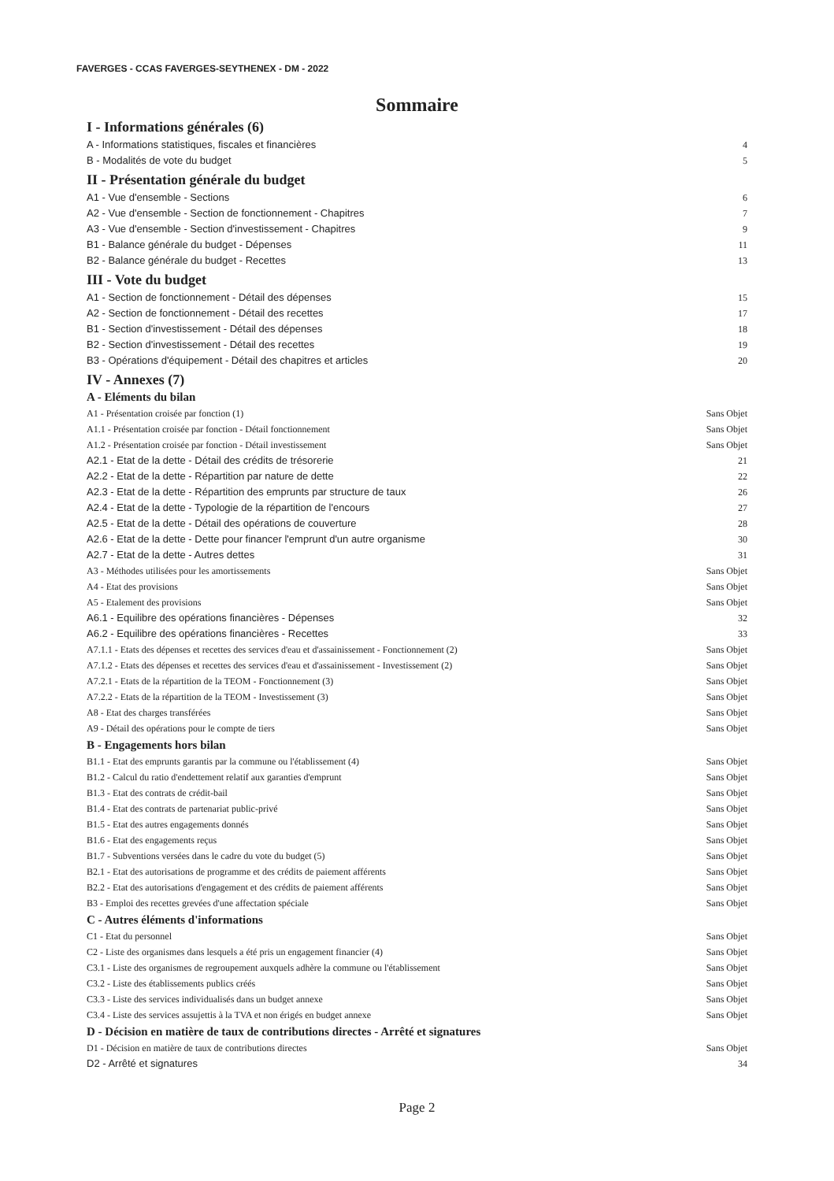FAVERGES - CCAS FAVERGES-SEYTHENEX - DM - 2022
Sommaire
I - Informations générales (6)
A - Informations statistiques, fiscales et financières 4
B - Modalités de vote du budget 5
II - Présentation générale du budget
A1 - Vue d'ensemble - Sections 6
A2 - Vue d'ensemble - Section de fonctionnement - Chapitres 7
A3 - Vue d'ensemble - Section d'investissement - Chapitres 9
B1 - Balance générale du budget - Dépenses 11
B2 - Balance générale du budget - Recettes 13
III - Vote du budget
A1 - Section de fonctionnement - Détail des dépenses 15
A2 - Section de fonctionnement - Détail des recettes 17
B1 - Section d'investissement - Détail des dépenses 18
B2 - Section d'investissement - Détail des recettes 19
B3 - Opérations d'équipement - Détail des chapitres et articles 20
IV - Annexes (7)
A - Eléments du bilan
A1 - Présentation croisée par fonction (1) Sans Objet
A1.1 - Présentation croisée par fonction - Détail fonctionnement Sans Objet
A1.2 - Présentation croisée par fonction - Détail investissement Sans Objet
A2.1 - Etat de la dette - Détail des crédits de trésorerie 21
A2.2 - Etat de la dette - Répartition par nature de dette 22
A2.3 - Etat de la dette - Répartition des emprunts par structure de taux 26
A2.4 - Etat de la dette - Typologie de la répartition de l'encours 27
A2.5 - Etat de la dette - Détail des opérations de couverture 28
A2.6 - Etat de la dette - Dette pour financer l'emprunt d'un autre organisme 30
A2.7 - Etat de la dette - Autres dettes 31
A3 - Méthodes utilisées pour les amortissements Sans Objet
A4 - Etat des provisions Sans Objet
A5 - Etalement des provisions Sans Objet
A6.1 - Equilibre des opérations financières - Dépenses 32
A6.2 - Equilibre des opérations financières - Recettes 33
A7.1.1 - Etats des dépenses et recettes des services d'eau et d'assainissement - Fonctionnement (2) Sans Objet
A7.1.2 - Etats des dépenses et recettes des services d'eau et d'assainissement - Investissement (2) Sans Objet
A7.2.1 - Etats de la répartition de la TEOM - Fonctionnement (3) Sans Objet
A7.2.2 - Etats de la répartition de la TEOM - Investissement (3) Sans Objet
A8 - Etat des charges transférées Sans Objet
A9 - Détail des opérations pour le compte de tiers Sans Objet
B - Engagements hors bilan
B1.1 - Etat des emprunts garantis par la commune ou l'établissement (4) Sans Objet
B1.2 - Calcul du ratio d'endettement relatif aux garanties d'emprunt Sans Objet
B1.3 - Etat des contrats de crédit-bail Sans Objet
B1.4 - Etat des contrats de partenariat public-privé Sans Objet
B1.5 - Etat des autres engagements donnés Sans Objet
B1.6 - Etat des engagements reçus Sans Objet
B1.7 - Subventions versées dans le cadre du vote du budget (5) Sans Objet
B2.1 - Etat des autorisations de programme et des crédits de paiement afférents Sans Objet
B2.2 - Etat des autorisations d'engagement et des crédits de paiement afférents Sans Objet
B3 - Emploi des recettes grevées d'une affectation spéciale Sans Objet
C - Autres éléments d'informations
C1 - Etat du personnel Sans Objet
C2 - Liste des organismes dans lesquels a été pris un engagement financier (4) Sans Objet
C3.1 - Liste des organismes de regroupement auxquels adhère la commune ou l'établissement Sans Objet
C3.2 - Liste des établissements publics créés Sans Objet
C3.3 - Liste des services individualisés dans un budget annexe Sans Objet
C3.4 - Liste des services assujettis à la TVA et non érigés en budget annexe Sans Objet
D - Décision en matière de taux de contributions directes - Arrêté et signatures
D1 - Décision en matière de taux de contributions directes Sans Objet
D2 - Arrêté et signatures 34
Page 2